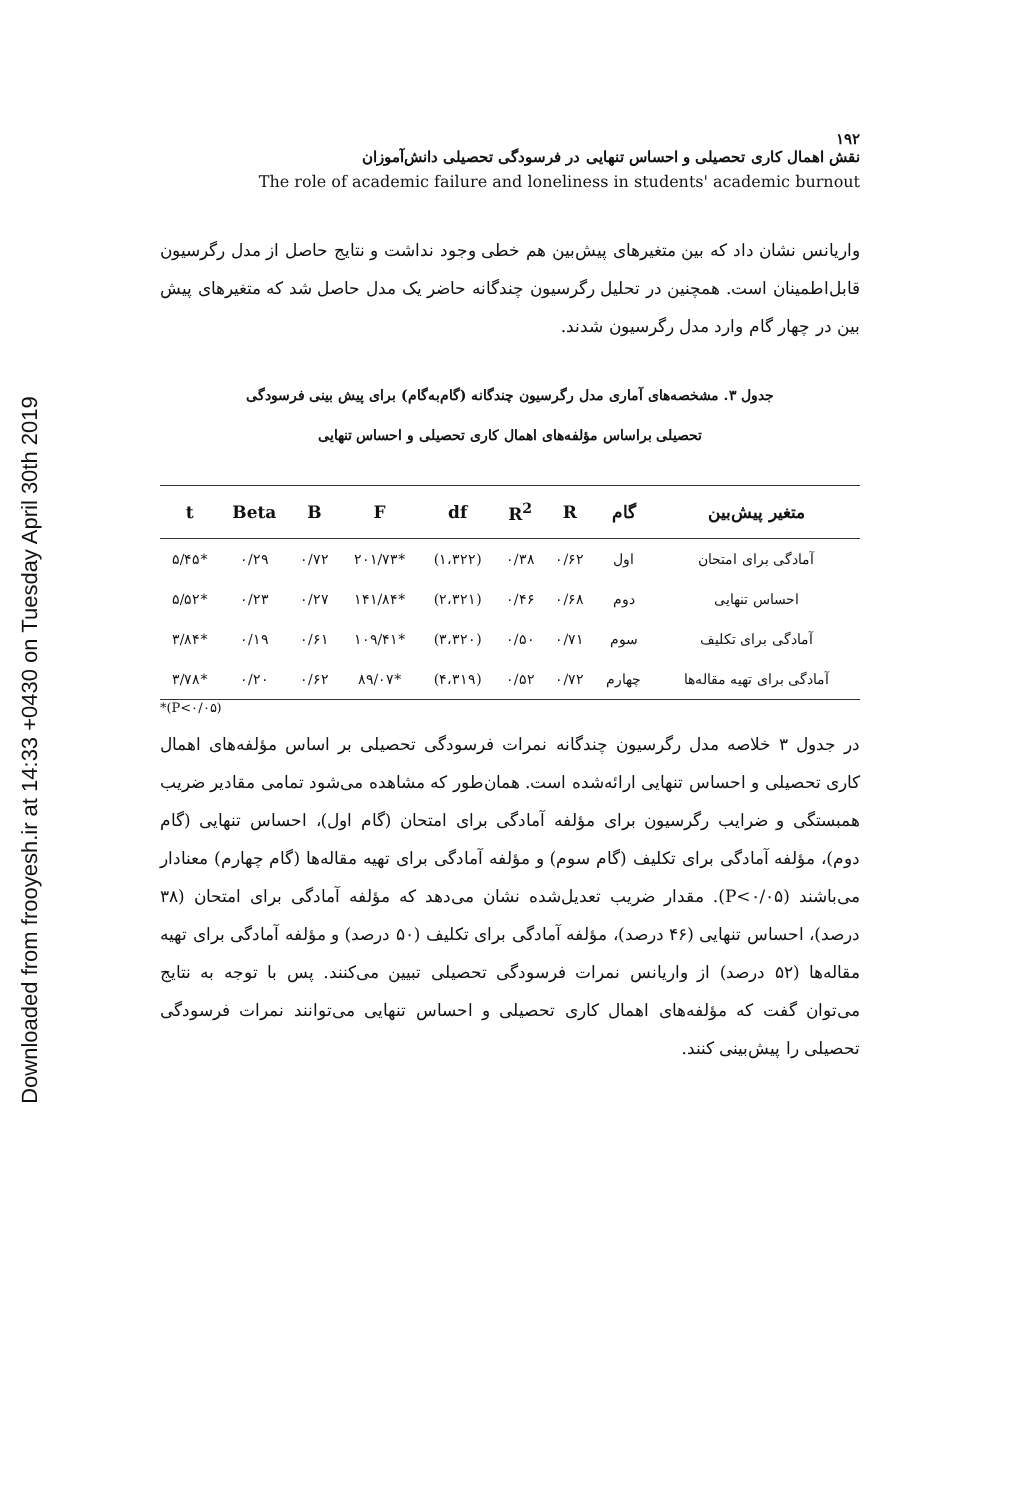Downloaded from frooyesh.ir at 14:33 +0430 on Tuesday April 30th 2019
۱۹۲
نقش اهمال کاری تحصیلی و احساس تنهایی در فرسودگی تحصیلی دانش‌آموزان
The role of academic failure and loneliness in students' academic burnout
واریانس نشان داد که بین متغیرهای پیش‌بین هم خطی وجود نداشت و نتایج حاصل از مدل رگرسیون قابل‌اطمینان است. همچنین در تحلیل رگرسیون چندگانه حاضر یک مدل حاصل شد که متغیرهای پیش بین در چهار گام وارد مدل رگرسیون شدند.
جدول ۳. مشخصه‌های آماری مدل رگرسیون چندگانه (گام‌به‌گام) برای پیش بینی فرسودگی
تحصیلی براساس مؤلفه‌های اهمال کاری تحصیلی و احساس تنهایی
| متغیر پیش‌بین | گام | R | R<sup>2</sup> | df | F | B | Beta | t |
| --- | --- | --- | --- | --- | --- | --- | --- | --- |
| آمادگی برای امتحان | اول | ۰/۶۲ | ۰/۳۸ | (۱،۳۲۲) | *۲۰۱/۷۳ | ۰/۷۲ | ۰/۲۹ | *۵/۴۵ |
| احساس تنهایی | دوم | ۰/۶۸ | ۰/۴۶ | (۲،۳۲۱) | *۱۴۱/۸۴ | ۰/۲۷ | ۰/۲۳ | *۵/۵۲ |
| آمادگی برای تکلیف | سوم | ۰/۷۱ | ۰/۵۰ | (۳،۳۲۰) | *۱۰۹/۴۱ | ۰/۶۱ | ۰/۱۹ | *۳/۸۴ |
| آمادگی برای تهیه مقاله‌ها | چهارم | ۰/۷۲ | ۰/۵۲ | (۴،۳۱۹) | *۸۹/۰۷ | ۰/۶۲ | ۰/۲۰ | *۳/۷۸ |
*(P<۰/۰۵)
در جدول ۳ خلاصه مدل رگرسیون چندگانه نمرات فرسودگی تحصیلی بر اساس مؤلفه‌های اهمال کاری تحصیلی و احساس تنهایی ارائه‌شده است. همان‌طور که مشاهده می‌شود تمامی مقادیر ضریب همبستگی و ضرایب رگرسیون برای مؤلفه آمادگی برای امتحان (گام اول)، احساس تنهایی (گام دوم)، مؤلفه آمادگی برای تکلیف (گام سوم) و مؤلفه آمادگی برای تهیه مقاله‌ها (گام چهارم) معنادار می‌باشند (P<۰/۰۵). مقدار ضریب تعدیل‌شده نشان می‌دهد که مؤلفه آمادگی برای امتحان (۳۸ درصد)، احساس تنهایی (۴۶ درصد)، مؤلفه آمادگی برای تکلیف (۵۰ درصد) و مؤلفه آمادگی برای تهیه مقاله‌ها (۵۲ درصد) از واریانس نمرات فرسودگی تحصیلی تبیین می‌کنند. پس با توجه به نتایج می‌توان گفت که مؤلفه‌های اهمال کاری تحصیلی و احساس تنهایی می‌توانند نمرات فرسودگی تحصیلی را پیش‌بینی کنند.